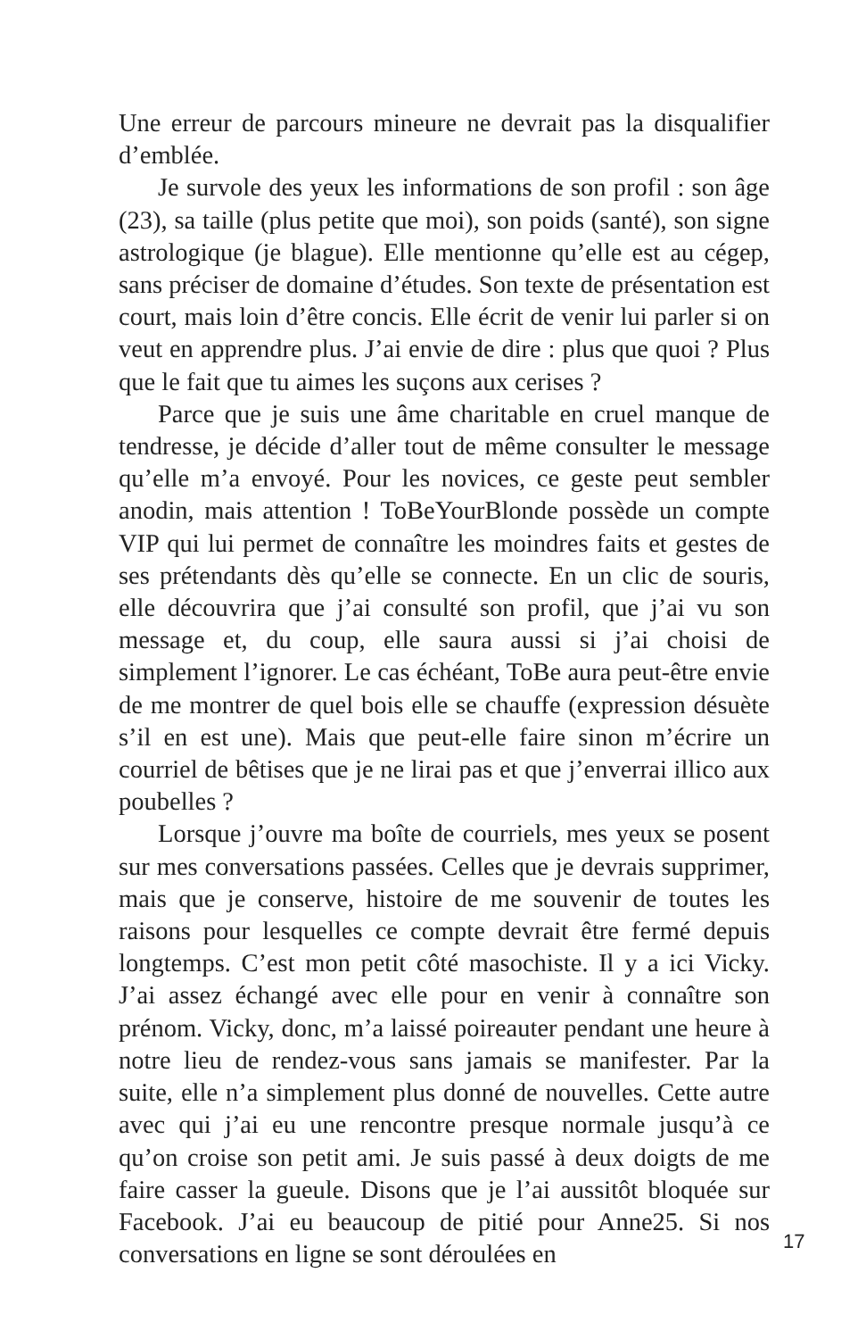Une erreur de parcours mineure ne devrait pas la disqualifier d’emblée.
Je survole des yeux les informations de son profil : son âge (23), sa taille (plus petite que moi), son poids (santé), son signe astrologique (je blague). Elle mentionne qu’elle est au cégep, sans préciser de domaine d’études. Son texte de présentation est court, mais loin d’être concis. Elle écrit de venir lui parler si on veut en apprendre plus. J’ai envie de dire : plus que quoi ? Plus que le fait que tu aimes les suçons aux cerises ?
Parce que je suis une âme charitable en cruel manque de tendresse, je décide d’aller tout de même consulter le message qu’elle m’a envoyé. Pour les novices, ce geste peut sembler anodin, mais attention ! ToBeYourBlonde possède un compte VIP qui lui permet de connaître les moindres faits et gestes de ses prétendants dès qu’elle se connecte. En un clic de souris, elle découvrira que j’ai consulté son profil, que j’ai vu son message et, du coup, elle saura aussi si j’ai choisi de simplement l’ignorer. Le cas échéant, ToBe aura peut-être envie de me montrer de quel bois elle se chauffe (expression désuète s’il en est une). Mais que peut-elle faire sinon m’écrire un courriel de bêtises que je ne lirai pas et que j’enverrai illico aux poubelles ?
Lorsque j’ouvre ma boîte de courriels, mes yeux se posent sur mes conversations passées. Celles que je devrais supprimer, mais que je conserve, histoire de me souvenir de toutes les raisons pour lesquelles ce compte devrait être fermé depuis longtemps. C’est mon petit côté masochiste. Il y a ici Vicky. J’ai assez échangé avec elle pour en venir à connaître son prénom. Vicky, donc, m’a laissé poireauter pendant une heure à notre lieu de rendez-vous sans jamais se manifester. Par la suite, elle n’a simplement plus donné de nouvelles. Cette autre avec qui j’ai eu une rencontre presque normale jusqu’à ce qu’on croise son petit ami. Je suis passé à deux doigts de me faire casser la gueule. Disons que je l’ai aussitôt bloquée sur Facebook. J’ai eu beaucoup de pitié pour Anne25. Si nos conversations en ligne se sont déroulées en
17